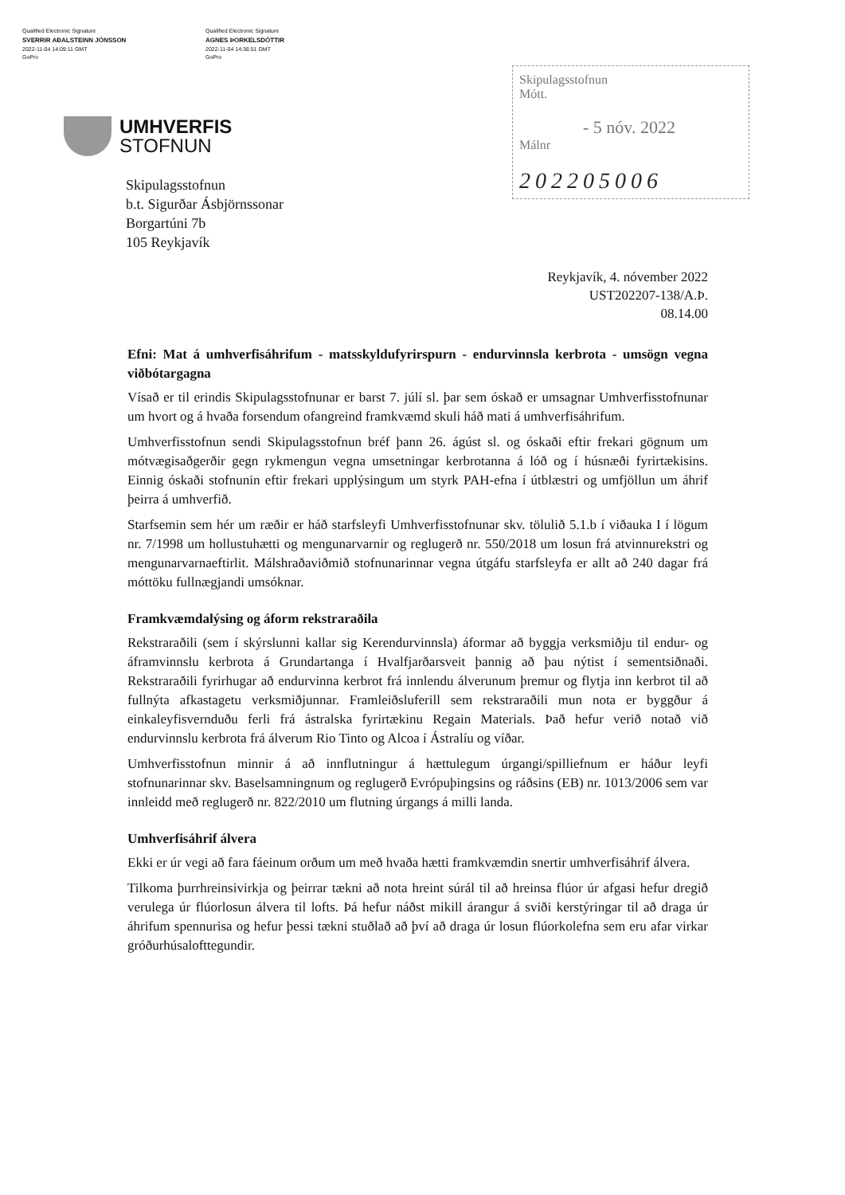Qualified Electronic Signature
SVERRIR AÐALSTEINN JÓNSSON
2022-11-04 14:09:11 GMT
GoPro
Qualified Electronic Signature
AGNES ÞORKELSDÓTTIR
2022-11-04 14:36:51 GMT
GoPro
UMHVERFIS
STOFNUN
Skipulagsstofnun
Mótt.
- 5 nóv. 2022
Málnr
202205006
Skipulagsstofnun
b.t. Sigurðar Ásbjörnssonar
Borgartúni 7b
105 Reykjavík
Reykjavík, 4. nóvember 2022
UST202207-138/A.Þ.
08.14.00
Efni: Mat á umhverfisáhrifum - matsskyldufyrirspurn - endurvinnsla kerbrota - umsögn vegna viðbótargagna
Vísað er til erindis Skipulagsstofnunar er barst 7. júlí sl. þar sem óskað er umsagnar Umhverfisstofnunar um hvort og á hvaða forsendum ofangreind framkvæmd skuli háð mati á umhverfisáhrifum.
Umhverfisstofnun sendi Skipulagsstofnun bréf þann 26. ágúst sl. og óskaði eftir frekari gögnum um mótvægisaðgerðir gegn rykmengun vegna umsetningar kerbrotanna á lóð og í húsnæði fyrirtækisins. Einnig óskaði stofnunin eftir frekari upplýsingum um styrk PAH-efna í útblæstri og umfjöllun um áhrif þeirra á umhverfið.
Starfsemin sem hér um ræðir er háð starfsleyfi Umhverfisstofnunar skv. tölulið 5.1.b í viðauka I í lögum nr. 7/1998 um hollustuhætti og mengunarvarnir og reglugerð nr. 550/2018 um losun frá atvinnurekstri og mengunarvarnaeftirlit. Málshraðaviðmið stofnunarinnar vegna útgáfu starfsleyfa er allt að 240 dagar frá móttöku fullnægjandi umsóknar.
Framkvæmdalýsing og áform rekstraraðila
Rekstraraðili (sem í skýrslunni kallar sig Kerendurvinnsla) áformar að byggja verksmiðju til endur- og áframvinnslu kerbrota á Grundartanga í Hvalfjarðarsveit þannig að þau nýtist í sementsiðnaði. Rekstraraðili fyrirhugar að endurvinna kerbrot frá innlendu álverunum þremur og flytja inn kerbrot til að fullnýta afkastagetu verksmiðjunnar. Framleiðsluferill sem rekstraraðili mun nota er byggður á einkaleyfisvernduðu ferli frá ástralska fyrirtækinu Regain Materials. Það hefur verið notað við endurvinnslu kerbrota frá álverum Rio Tinto og Alcoa í Ástralíu og víðar.
Umhverfisstofnun minnir á að innflutningur á hættulegum úrgangi/spilliefnum er háður leyfi stofnunarinnar skv. Baselsamningnum og reglugerð Evrópuþingsins og ráðsins (EB) nr. 1013/2006 sem var innleidd með reglugerð nr. 822/2010 um flutning úrgangs á milli landa.
Umhverfisáhrif álvera
Ekki er úr vegi að fara fáeinum orðum um með hvaða hætti framkvæmdin snertir umhverfisáhrif álvera.
Tilkoma þurrhreinsivirkja og þeirrar tækni að nota hreint súrál til að hreinsa flúor úr afgasi hefur dregið verulega úr flúorlosun álvera til lofts. Þá hefur náðst mikill árangur á sviði kerstýringar til að draga úr áhrifum spennurisa og hefur þessi tækni stuðlað að því að draga úr losun flúorkolefna sem eru afar virkar gróðurhúsalofttegundir.